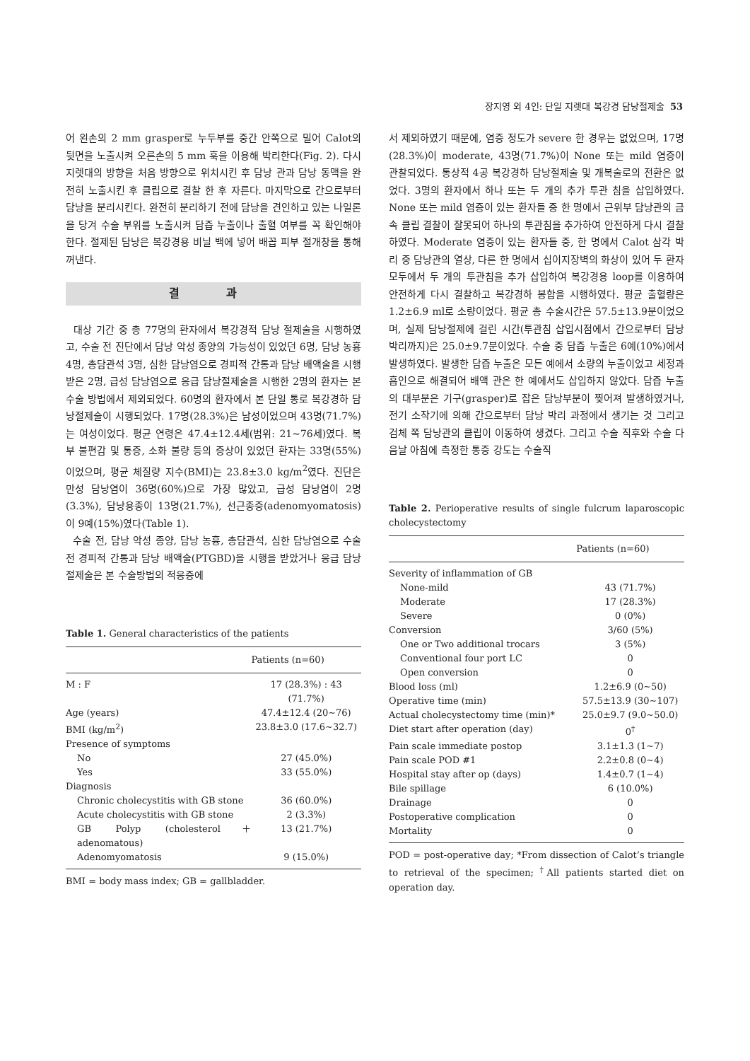장지영 외 4인: 단일 지렛대 복강경 담낭절제술 53
어 왼손의 2 mm grasper로 누두부를 중간 안쪽으로 밀어 Calot의 뒷면을 노출시켜 오른손의 5 mm 훅을 이용해 박리한다(Fig. 2). 다시 지렛대의 방향을 처음 방향으로 위치시킨 후 담낭 관과 담낭 동맥을 완전히 노출시킨 후 클립으로 결찰 한 후 자른다. 마지막으로 간으로부터 담낭을 분리시킨다. 완전히 분리하기 전에 담낭을 견인하고 있는 나일론을 당겨 수술 부위를 노출시켜 담즙 누출이나 출혈 여부를 꼭 확인해야 한다. 절제된 담낭은 복강경용 비닐 백에 넣어 배꼽 피부 절개창을 통해 꺼낸다.
결 과
대상 기간 중 총 77명의 환자에서 복강경적 담낭 절제술을 시행하였고, 수술 전 진단에서 담낭 악성 종양의 가능성이 있었던 6명, 담낭 농흉 4명, 총담관석 3명, 심한 담낭염으로 경피적 간통과 담낭 배액술을 시행 받은 2명, 급성 담낭염으로 응급 담낭절제술을 시행한 2명의 환자는 본 수술 방법에서 제외되었다. 60명의 환자에서 본 단일 통로 복강경하 담낭절제술이 시행되었다. 17명(28.3%)은 남성이었으며 43명(71.7%)는 여성이었다. 평균 연령은 47.4±12.4세(범위: 21∼76세)였다. 복부 불편감 및 통증, 소화 불량 등의 증상이 있었던 환자는 33명(55%)이었으며, 평균 체질량 지수(BMI)는 23.8±3.0 kg/m<sup>2</sup>였다. 진단은 만성 담낭염이 36명(60%)으로 가장 많았고, 급성 담낭염이 2명(3.3%), 담낭용종이 13명(21.7%), 선근종증(adenomyomatosis)이 9예(15%)였다(Table 1).
수술 전, 담낭 악성 종양, 담낭 농흉, 총담관석, 심한 담낭염으로 수술 전 경피적 간통과 담낭 배액술(PTGBD)을 시행을 받았거나 응급 담낭절제술은 본 수술방법의 적응증에
Table 1. General characteristics of the patients
| | Patients (n=60) |
| --- | --- |
| M : F | 17 (28.3%) : 43 (71.7%) |
| Age (years) | 47.4±12.4 (20∼76) |
| BMI (kg/m<sup>2</sup>) | 23.8±3.0 (17.6∼32.7) |
| Presence of symptoms | |
| No | 27 (45.0%) |
| Yes | 33 (55.0%) |
| Diagnosis | |
| Chronic cholecystitis with GB stone | 36 (60.0%) |
| Acute cholecystitis with GB stone | 2 (3.3%) |
| GB Polyp (cholesterol＋adenomatous) | 13 (21.7%) |
| Adenomyomatosis | 9 (15.0%) |
BMI = body mass index; GB = gallbladder.
서 제외하였기 때문에, 염증 정도가 severe 한 경우는 없었으며, 17명(28.3%)이 moderate, 43명(71.7%)이 None 또는 mild 염증이 관찰되었다. 통상적 4공 복강경하 담낭절제술 및 개복술로의 전환은 없었다. 3명의 환자에서 하나 또는 두 개의 추가 투관 침을 삽입하였다. None 또는 mild 염증이 있는 환자들 중 한 명에서 근위부 담낭관의 금속 클립 결찰이 잘못되어 하나의 투관침을 추가하여 안전하게 다시 결찰하였다. Moderate 염증이 있는 환자들 중, 한 명에서 Calot 삼각 박리 중 담낭관의 열상, 다른 한 명에서 십이지장벽의 화상이 있어 두 환자 모두에서 두 개의 투관침을 추가 삽입하여 복강경용 loop를 이용하여 안전하게 다시 결찰하고 복강경하 봉합을 시행하였다. 평균 출혈량은 1.2±6.9 ml로 소량이었다. 평균 총 수술시간은 57.5±13.9분이었으며, 실제 담낭절제에 걸린 시간(투관침 삽입시점에서 간으로부터 담낭 박리까지)은 25.0±9.7분이었다. 수술 중 담즙 누출은 6예(10%)에서 발생하였다. 발생한 담즙 누출은 모든 예에서 소량의 누출이었고 세정과 흡인으로 해결되어 배액 관은 한 예에서도 삽입하지 않았다. 담즙 누출의 대부분은 기구(grasper)로 잡은 담낭부분이 찢어져 발생하였거나, 전기 소작기에 의해 간으로부터 담낭 박리 과정에서 생기는 것 그리고 검체 쪽 담낭관의 클립이 이동하여 생겼다. 그리고 수술 직후와 수술 다음날 아침에 측정한 통증 강도는 수술직
Table 2. Perioperative results of single fulcrum laparoscopic cholecystectomy
| | Patients (n=60) |
| --- | --- |
| Severity of inflammation of GB | |
| None-mild | 43 (71.7%) |
| Moderate | 17 (28.3%) |
| Severe | 0 (0%) |
| Conversion | 3/60 (5%) |
| One or Two additional trocars | 3 (5%) |
| Conventional four port LC | 0 |
| Open conversion | 0 |
| Blood loss (ml) | 1.2±6.9 (0∼50) |
| Operative time (min) | 57.5±13.9 (30∼107) |
| Actual cholecystectomy time (min)* | 25.0±9.7 (9.0∼50.0) |
| Diet start after operation (day) | 0<sup>†</sup> |
| Pain scale immediate postop | 3.1±1.3 (1∼7) |
| Pain scale POD #1 | 2.2±0.8 (0∼4) |
| Hospital stay after op (days) | 1.4±0.7 (1∼4) |
| Bile spillage | 6 (10.0%) |
| Drainage | 0 |
| Postoperative complication | 0 |
| Mortality | 0 |
POD = post-operative day; *From dissection of Calot’s triangle to retrieval of the specimen; <sup>†</sup>All patients started diet on operation day.